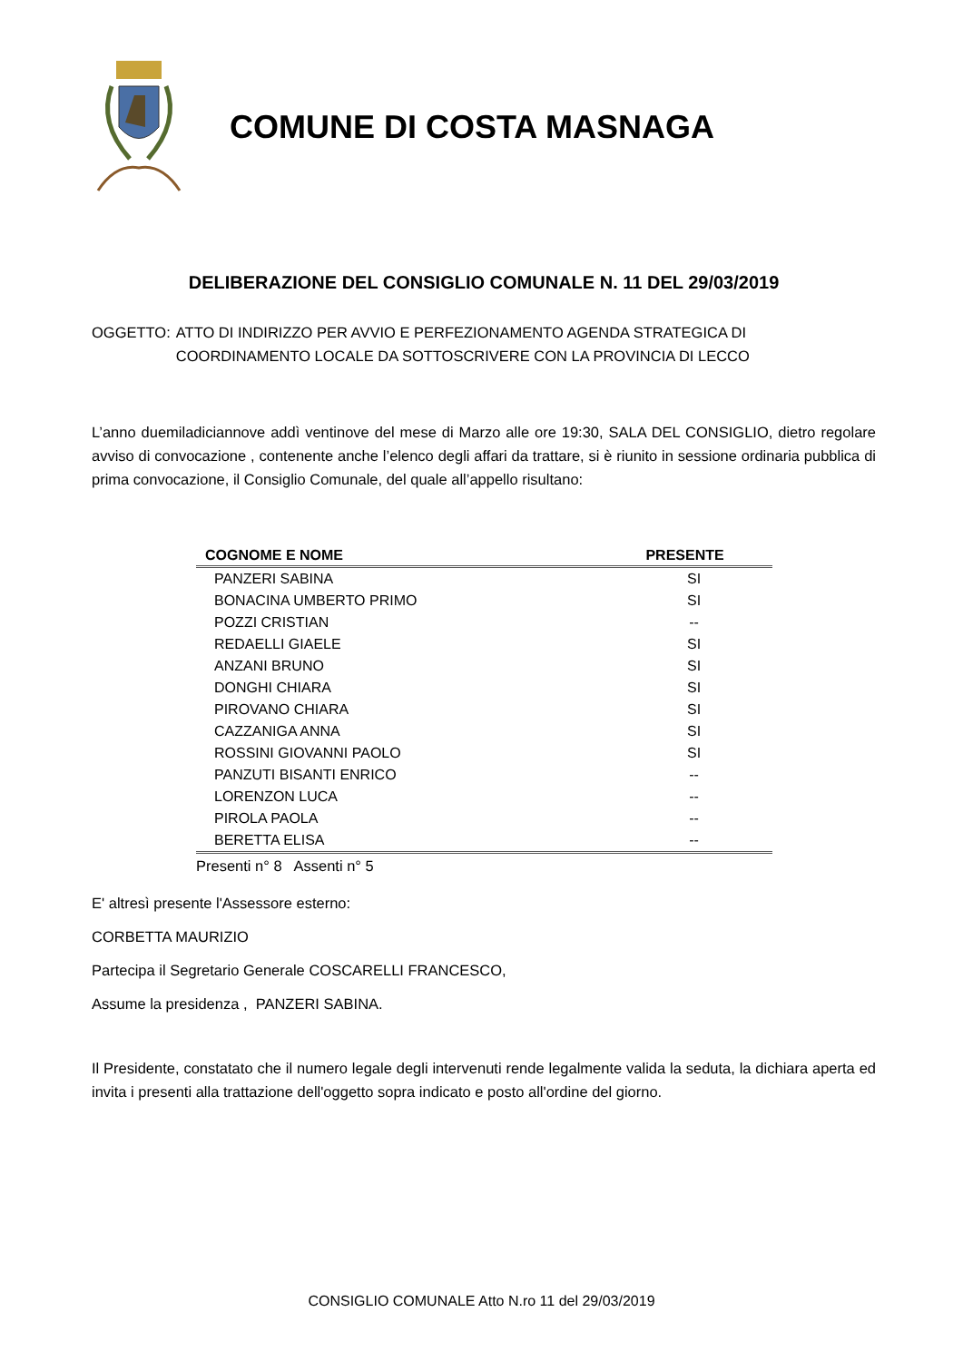COMUNE DI COSTA MASNAGA
DELIBERAZIONE DEL CONSIGLIO COMUNALE N. 11 DEL 29/03/2019
OGGETTO: ATTO DI INDIRIZZO PER AVVIO E PERFEZIONAMENTO AGENDA STRATEGICA DI
COORDINAMENTO LOCALE DA SOTTOSCRIVERE CON LA PROVINCIA DI LECCO
L’anno duemiladiciannove addì ventinove del mese di Marzo alle ore 19:30, SALA DEL CONSIGLIO, dietro regolare avviso di convocazione , contenente anche l’elenco degli affari da trattare, si è riunito in sessione ordinaria pubblica di prima convocazione, il Consiglio Comunale, del quale all’appello risultano:
| COGNOME E NOME | PRESENTE |
| --- | --- |
| PANZERI SABINA | SI |
| BONACINA UMBERTO PRIMO | SI |
| POZZI CRISTIAN | -- |
| REDAELLI GIAELE | SI |
| ANZANI BRUNO | SI |
| DONGHI CHIARA | SI |
| PIROVANO CHIARA | SI |
| CAZZANIGA ANNA | SI |
| ROSSINI GIOVANNI PAOLO | SI |
| PANZUTI BISANTI ENRICO | -- |
| LORENZON LUCA | -- |
| PIROLA PAOLA | -- |
| BERETTA ELISA | -- |
Presenti n° 8 Assenti n° 5
E' altresì presente l'Assessore esterno:
CORBETTA MAURIZIO
Partecipa il Segretario Generale COSCARELLI FRANCESCO,
Assume la presidenza , PANZERI SABINA.
Il Presidente, constatato che il numero legale degli intervenuti rende legalmente valida la seduta, la dichiara aperta ed invita i presenti alla trattazione dell'oggetto sopra indicato e posto all'ordine del giorno.
CONSIGLIO COMUNALE Atto N.ro 11 del 29/03/2019